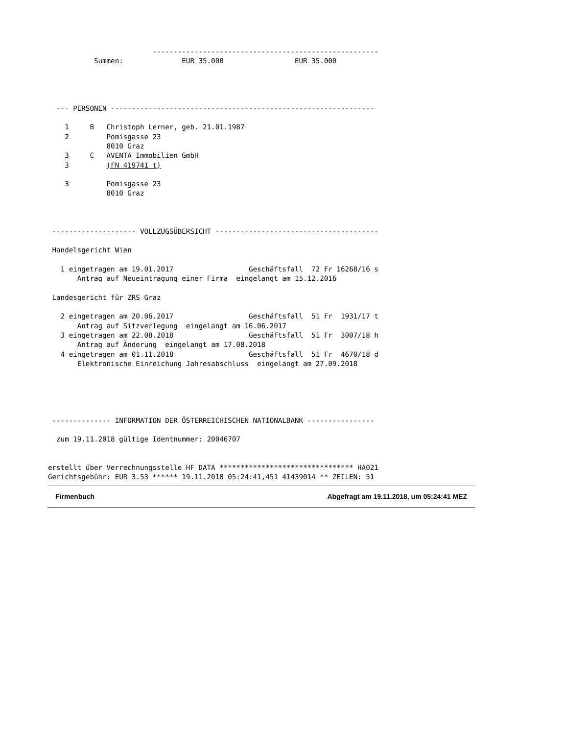------------------------------------------------------
           Summen:              EUR 35.000                 EUR 35.000




  --- PERSONEN ---------------------------------------------------------------

    1     B   Christoph Lerner, geb. 21.01.1987
    2         Pomisgasse 23
              8010 Graz
    3     C   AVENTA Immobilien GmbH
    3         (FN 419741 t)

    3         Pomisgasse 23
              8010 Graz



 -------------------- VOLLZUGSÜBERSICHT ---------------------------------------

 Handelsgericht Wien

   1 eingetragen am 19.01.2017                  Geschäftsfall  72 Fr 16268/16 s
       Antrag auf Neueintragung einer Firma  eingelangt am 15.12.2016

 Landesgericht für ZRS Graz

   2 eingetragen am 20.06.2017                  Geschäftsfall  51 Fr  1931/17 t
       Antrag auf Sitzverlegung  eingelangt am 16.06.2017
   3 eingetragen am 22.08.2018                  Geschäftsfall  51 Fr  3007/18 h
       Antrag auf Änderung  eingelangt am 17.08.2018
   4 eingetragen am 01.11.2018                  Geschäftsfall  51 Fr  4670/18 d
       Elektronische Einreichung Jahresabschluss  eingelangt am 27.09.2018





 -------------- INFORMATION DER ÖSTERREICHISCHEN NATIONALBANK ----------------

  zum 19.11.2018 gültige Identnummer: 20046707


erstellt über Verrechnungsstelle HF DATA ******************************** HA021
Gerichtsgebühr: EUR 3.53 ****** 19.11.2018 05:24:41,451 41439014 ** ZEILEN: 51
Firmenbuch Abgefragt am 19.11.2018, um 05:24:41 MEZ